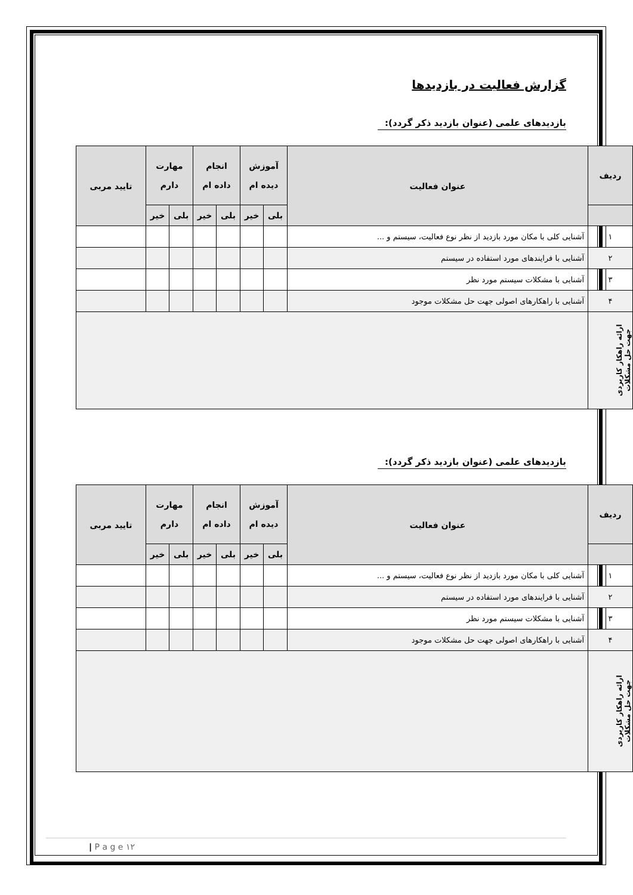گزارش فعالیت در بازدیدها
بازدیدهای علمی (عنوان بازدید ذکر گردد):
| ردیف | عنوان فعالیت | آموزش دیده ام | | انجام داده ام | | مهارت دارم | | تایید مربی |
| --- | --- | --- | --- | --- | --- | --- | --- | --- |
| | | بلی | خیر | بلی | خیر | بلی | خیر | |
| ۱ | آشنایی کلی با مکان مورد بازدید از نظر نوع فعالیت، سیستم و ... | | | | | | | |
| ۲ | آشنایی با فرایندهای مورد استفاده در سیستم | | | | | | | |
| ۳ | آشنایی با مشکلات سیستم مورد نظر | | | | | | | |
| ۴ | آشنایی با راهکارهای اصولی جهت حل مشکلات موجود | | | | | | | |
| ارائه راهکار کاربردی جهت حل مشکلات | | | | | | | | |
بازدیدهای علمی (عنوان بازدید ذکر گردد):
| ردیف | عنوان فعالیت | آموزش دیده ام | | انجام داده ام | | مهارت دارم | | تایید مربی |
| --- | --- | --- | --- | --- | --- | --- | --- | --- |
| | | بلی | خیر | بلی | خیر | بلی | خیر | |
| ۱ | آشنایی کلی با مکان مورد بازدید از نظر نوع فعالیت، سیستم و ... | | | | | | | |
| ۲ | آشنایی با فرایندهای مورد استفاده در سیستم | | | | | | | |
| ۳ | آشنایی با مشکلات سیستم مورد نظر | | | | | | | |
| ۴ | آشنایی با راهکارهای اصولی جهت حل مشکلات موجود | | | | | | | |
| ارائه راهکار کاربردی جهت حل مشکلات | | | | | | | | |
| P a g e ۱۲